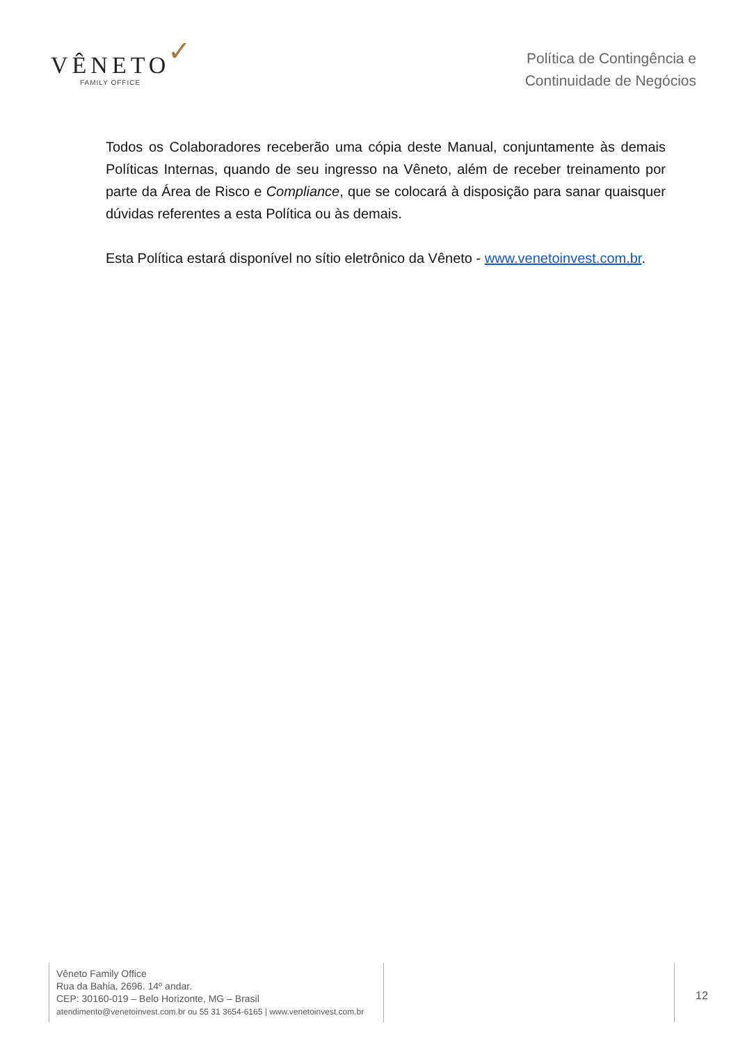VÊNETO ✓ FAMILY OFFICE
Política de Contingência e
Continuidade de Negócios
Todos os Colaboradores receberão uma cópia deste Manual, conjuntamente às demais Políticas Internas, quando de seu ingresso na Vêneto, além de receber treinamento por parte da Área de Risco e Compliance, que se colocará à disposição para sanar quaisquer dúvidas referentes a esta Política ou às demais.
Esta Política estará disponível no sítio eletrônico da Vêneto - www.venetoinvest.com.br.
Vêneto Family Office
Rua da Bahia, 2696. 14º andar.
CEP: 30160-019 – Belo Horizonte, MG – Brasil
atendimento@venetoinvest.com.br ou 55 31 3654-6165 | www.venetoinvest.com.br
12